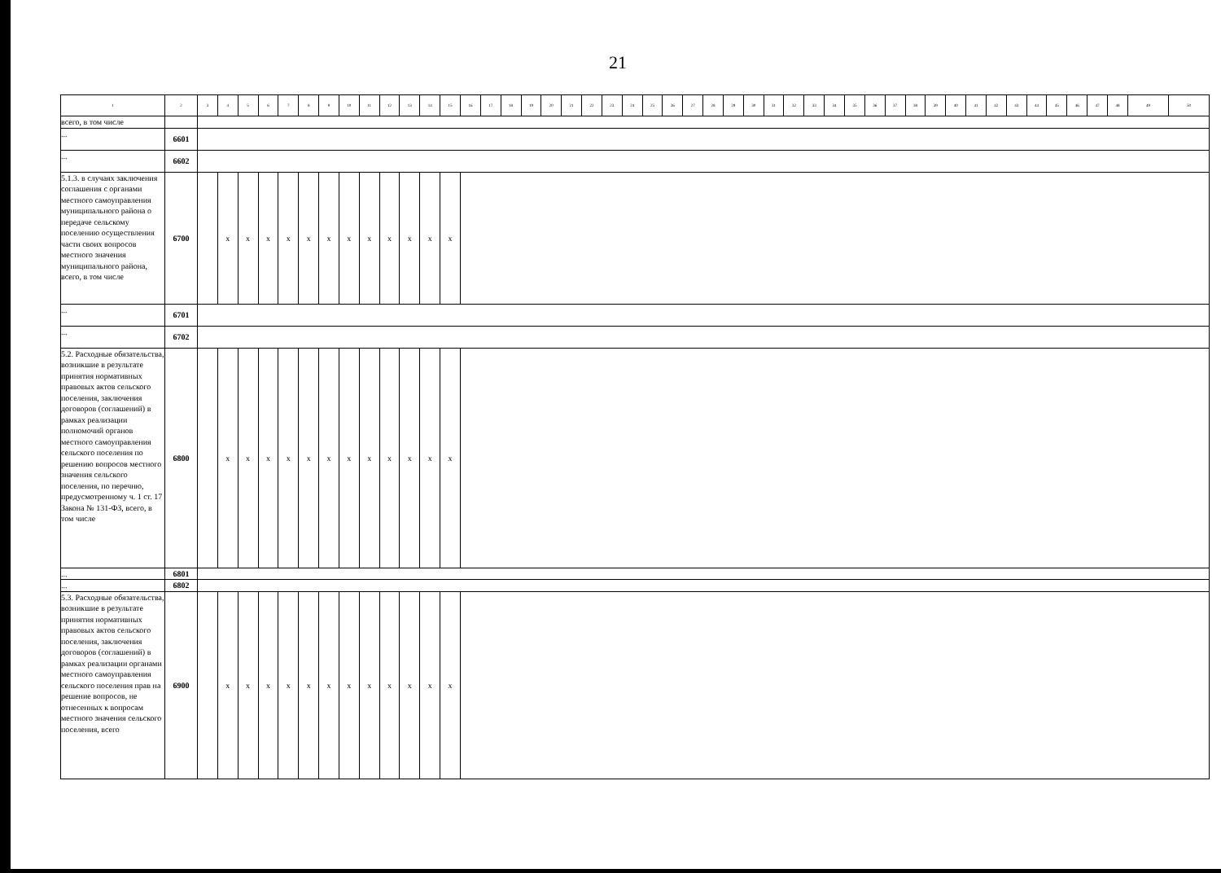21
| 1 | 2 | 3 | 4 | 5 | 6 | 7 | 8 | 9 | 10 | 11 | 12 | 13 | 14 | 15 | 16 | 17 | 18 | 19 | 20 | 21 | 22 | 23 | 24 | 25 | 26 | 27 | 28 | 29 | 30 | 31 | 32 | 33 | 34 | 35 | 36 | 37 | 38 | 39 | 40 | 41 | 42 | 43 | 44 | 45 | 46 | 47 | 48 | 49 | 50 |
| --- | --- | --- | --- | --- | --- | --- | --- | --- | --- | --- | --- | --- | --- | --- | --- | --- | --- | --- | --- | --- | --- | --- | --- | --- | --- | --- | --- | --- | --- | --- | --- | --- | --- | --- | --- | --- | --- | --- | --- | --- | --- | --- | --- | --- | --- | --- | --- | --- | --- |
| всего, в том числе | | | | | | | | | | | | | | | | | | | | | | | | | | | | | | | | | | | | | | | | | | | | | | | | | |
| ... | 6601 | | | | | | | | | | | | | | | | | | | | | | | | | | | | | | | | | | | | | | | | | | | | | | | | |
| ... | 6602 | | | | | | | | | | | | | | | | | | | | | | | | | | | | | | | | | | | | | | | | | | | | | | | | |
| 5.1.3. в случаях заключения соглашения с органами местного самоуправления муниципального района о передаче сельскому поселению осуществления части своих вопросов местного значения муниципального района, всего, в том числе | 6700 | | x | x | x | x | x | x | x | x | x | x | x | x | | | | | | | | | | | | | | | | | | | | | | | | | | | | | | | | | | | |
| ... | 6701 | | | | | | | | | | | | | | | | | | | | | | | | | | | | | | | | | | | | | | | | | | | | | | | | |
| ... | 6702 | | | | | | | | | | | | | | | | | | | | | | | | | | | | | | | | | | | | | | | | | | | | | | | | |
| 5.2. Расходные обязательства, возникшие в результате принятия нормативных правовых актов сельского поселения, заключения договоров (соглашений) в рамках реализации полномочий органов местного самоуправления сельского поселения по решению вопросов местного значения сельского поселения, по перечню, предусмотренному ч. 1 ст. 17 Закона № 131-ФЗ, всего, в том числе | 6800 | | x | x | x | x | x | x | x | x | x | x | x | x | | | | | | | | | | | | | | | | | | | | | | | | | | | | | | | | | | | |
| ... | 6801 | | | | | | | | | | | | | | | | | | | | | | | | | | | | | | | | | | | | | | | | | | | | | | | | |
| ... | 6802 | | | | | | | | | | | | | | | | | | | | | | | | | | | | | | | | | | | | | | | | | | | | | | | | |
| 5.3. Расходные обязательства, возникшие в результате принятия нормативных правовых актов сельского поселения, заключения договоров (соглашений) в рамках реализации органами местного самоуправления сельского поселения прав на решение вопросов, не отнесенных к вопросам местного значения сельского поселения, всего | 6900 | | x | x | x | x | x | x | x | x | x | x | x | x | | | | | | | | | | | | | | | | | | | | | | | | | | | | | | | | | | | |